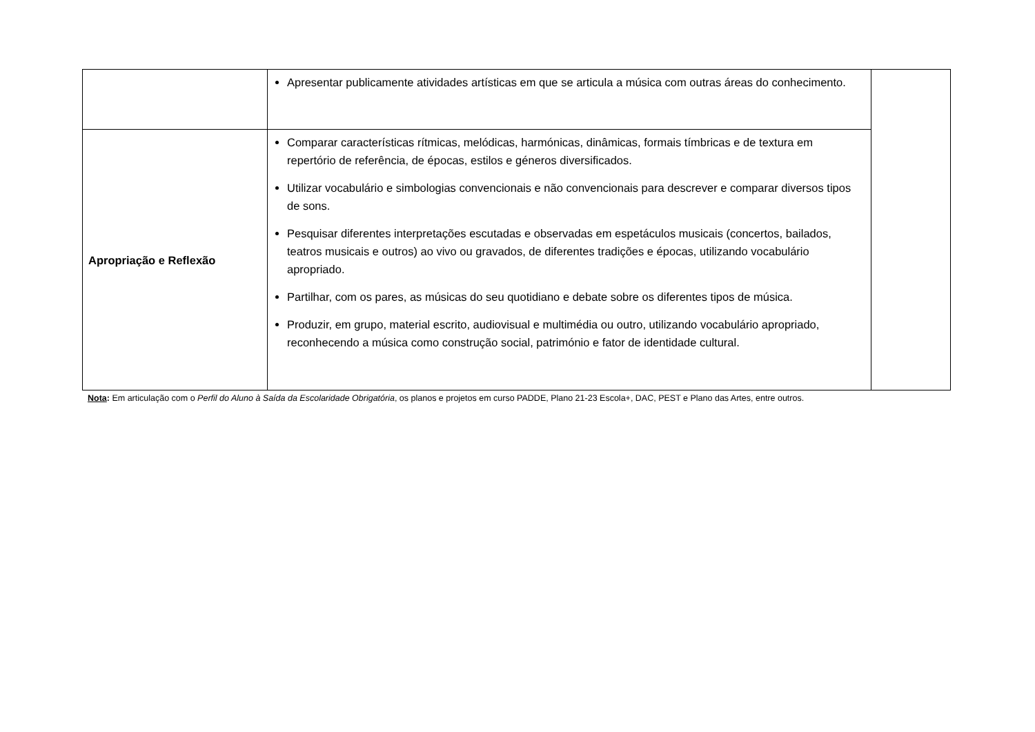| | Apresentar publicamente atividades artísticas em que se articula a música com outras áreas do conhecimento. | |
| Apropriação e Reflexão | Comparar características rítmicas, melódicas, harmónicas, dinâmicas, formais tímbricas e de textura em repertório de referência, de épocas, estilos e géneros diversificados. Utilizar vocabulário e simbologias convencionais e não convencionais para descrever e comparar diversos tipos de sons. Pesquisar diferentes interpretações escutadas e observadas em espetáculos musicais (concertos, bailados, teatros musicais e outros) ao vivo ou gravados, de diferentes tradições e épocas, utilizando vocabulário apropriado. Partilhar, com os pares, as músicas do seu quotidiano e debate sobre os diferentes tipos de música. Produzir, em grupo, material escrito, audiovisual e multimédia ou outro, utilizando vocabulário apropriado, reconhecendo a música como construção social, património e fator de identidade cultural. | |
Nota: Em articulação com o Perfil do Aluno à Saída da Escolaridade Obrigatória, os planos e projetos em curso PADDE, Plano 21-23 Escola+, DAC, PEST e Plano das Artes, entre outros.